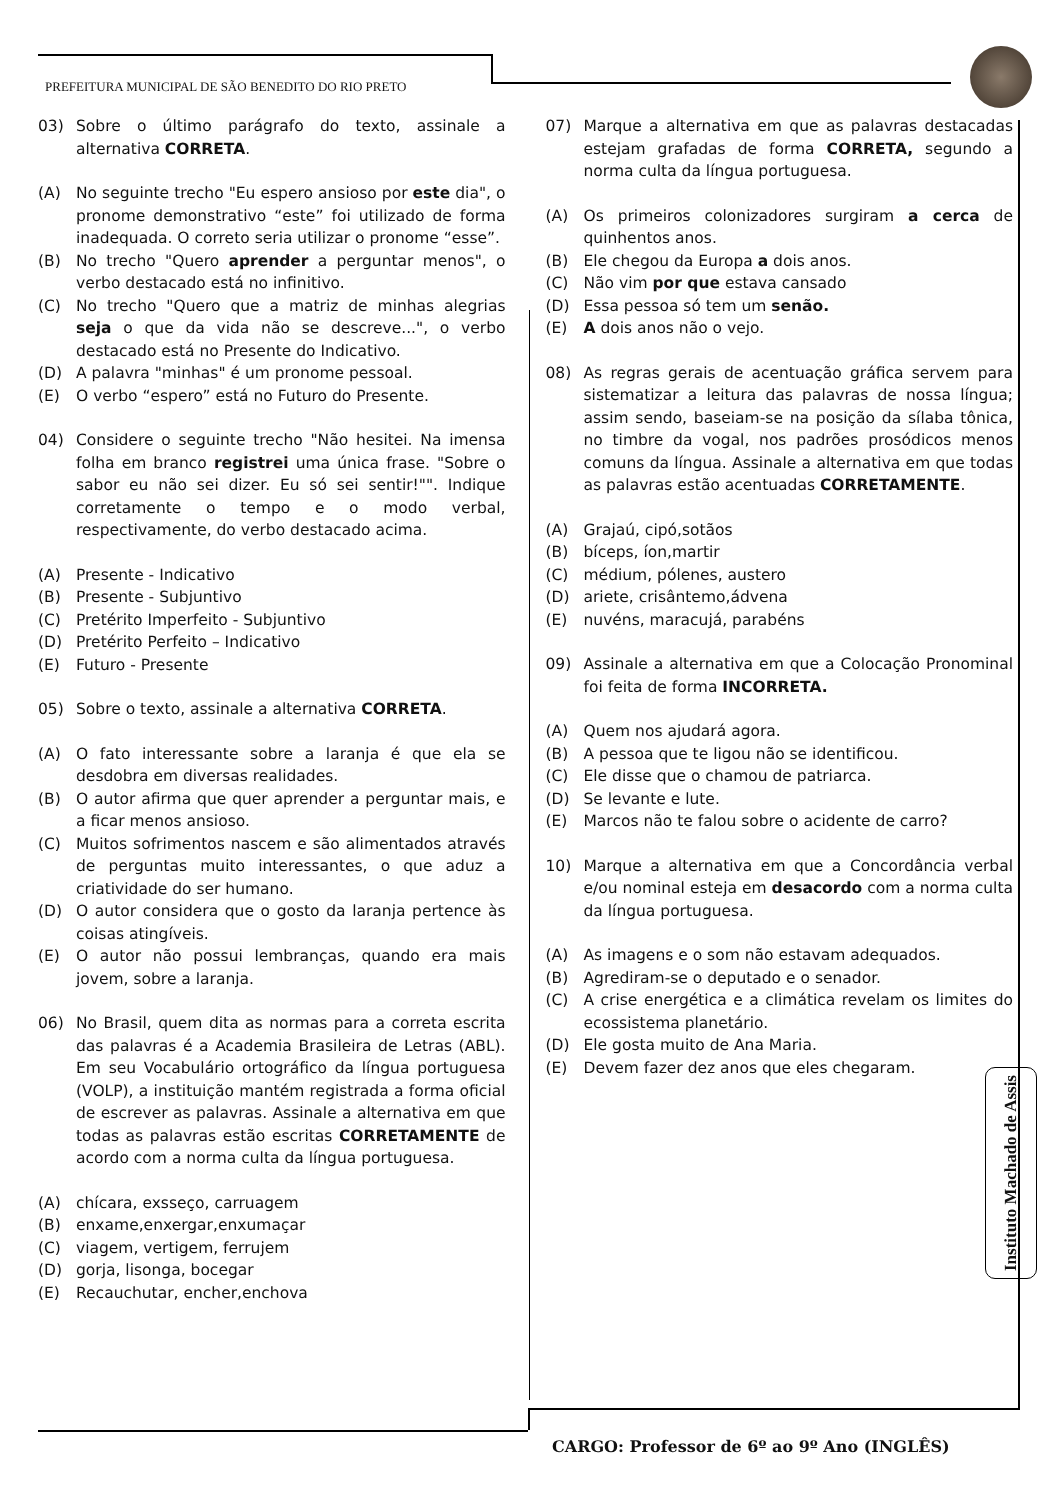PREFEITURA MUNICIPAL DE SÃO BENEDITO DO RIO PRETO
03) Sobre o último parágrafo do texto, assinale a alternativa CORRETA.
(A) No seguinte trecho "Eu espero ansioso por este dia", o pronome demonstrativo “este” foi utilizado de forma inadequada. O correto seria utilizar o pronome “esse”.
(B) No trecho "Quero aprender a perguntar menos", o verbo destacado está no infinitivo.
(C) No trecho "Quero que a matriz de minhas alegrias seja o que da vida não se descreve...", o verbo destacado está no Presente do Indicativo.
(D) A palavra "minhas" é um pronome pessoal.
(E) O verbo “espero” está no Futuro do Presente.
04) Considere o seguinte trecho "Não hesitei. Na imensa folha em branco registrei uma única frase. "Sobre o sabor eu não sei dizer. Eu só sei sentir!"". Indique corretamente o tempo e o modo verbal, respectivamente, do verbo destacado acima.
(A) Presente - Indicativo
(B) Presente - Subjuntivo
(C) Pretérito Imperfeito - Subjuntivo
(D) Pretérito Perfeito – Indicativo
(E) Futuro - Presente
05) Sobre o texto, assinale a alternativa CORRETA.
(A) O fato interessante sobre a laranja é que ela se desdobra em diversas realidades.
(B) O autor afirma que quer aprender a perguntar mais, e a ficar menos ansioso.
(C) Muitos sofrimentos nascem e são alimentados através de perguntas muito interessantes, o que aduz a criatividade do ser humano.
(D) O autor considera que o gosto da laranja pertence às coisas atingíveis.
(E) O autor não possui lembranças, quando era mais jovem, sobre a laranja.
06) No Brasil, quem dita as normas para a correta escrita das palavras é a Academia Brasileira de Letras (ABL). Em seu Vocabulário ortográfico da língua portuguesa (VOLP), a instituição mantém registrada a forma oficial de escrever as palavras. Assinale a alternativa em que todas as palavras estão escritas CORRETAMENTE de acordo com a norma culta da língua portuguesa.
(A) chícara, exsseço, carruagem
(B) enxame,enxergar,enxumaçar
(C) viagem, vertigem, ferrujem
(D) gorja, lisonga, bocegar
(E) Recauchutar, encher,enchova
07) Marque a alternativa em que as palavras destacadas estejam grafadas de forma CORRETA, segundo a norma culta da língua portuguesa.
(A) Os primeiros colonizadores surgiram a cerca de quinhentos anos.
(B) Ele chegou da Europa a dois anos.
(C) Não vim por que estava cansado
(D) Essa pessoa só tem um senão.
(E) A dois anos não o vejo.
08) As regras gerais de acentuação gráfica servem para sistematizar a leitura das palavras de nossa língua; assim sendo, baseiam-se na posição da sílaba tônica, no timbre da vogal, nos padrões prosódicos menos comuns da língua. Assinale a alternativa em que todas as palavras estão acentuadas CORRETAMENTE.
(A) Grajaú, cipó,sotãos
(B) bíceps, íon,martir
(C) médium, pólenes, austero
(D) ariete, crisântemo,ádvena
(E) nuvéns, maracujá, parabéns
09) Assinale a alternativa em que a Colocação Pronominal foi feita de forma INCORRETA.
(A) Quem nos ajudará agora.
(B) A pessoa que te ligou não se identificou.
(C) Ele disse que o chamou de patriarca.
(D) Se levante e lute.
(E) Marcos não te falou sobre o acidente de carro?
10) Marque a alternativa em que a Concordância verbal e/ou nominal esteja em desacordo com a norma culta da língua portuguesa.
(A) As imagens e o som não estavam adequados.
(B) Agrediram-se o deputado e o senador.
(C) A crise energética e a climática revelam os limites do ecossistema planetário.
(D) Ele gosta muito de Ana Maria.
(E) Devem fazer dez anos que eles chegaram.
Instituto Machado de Assis
CARGO: Professor de 6º ao 9º Ano (INGLÊS)